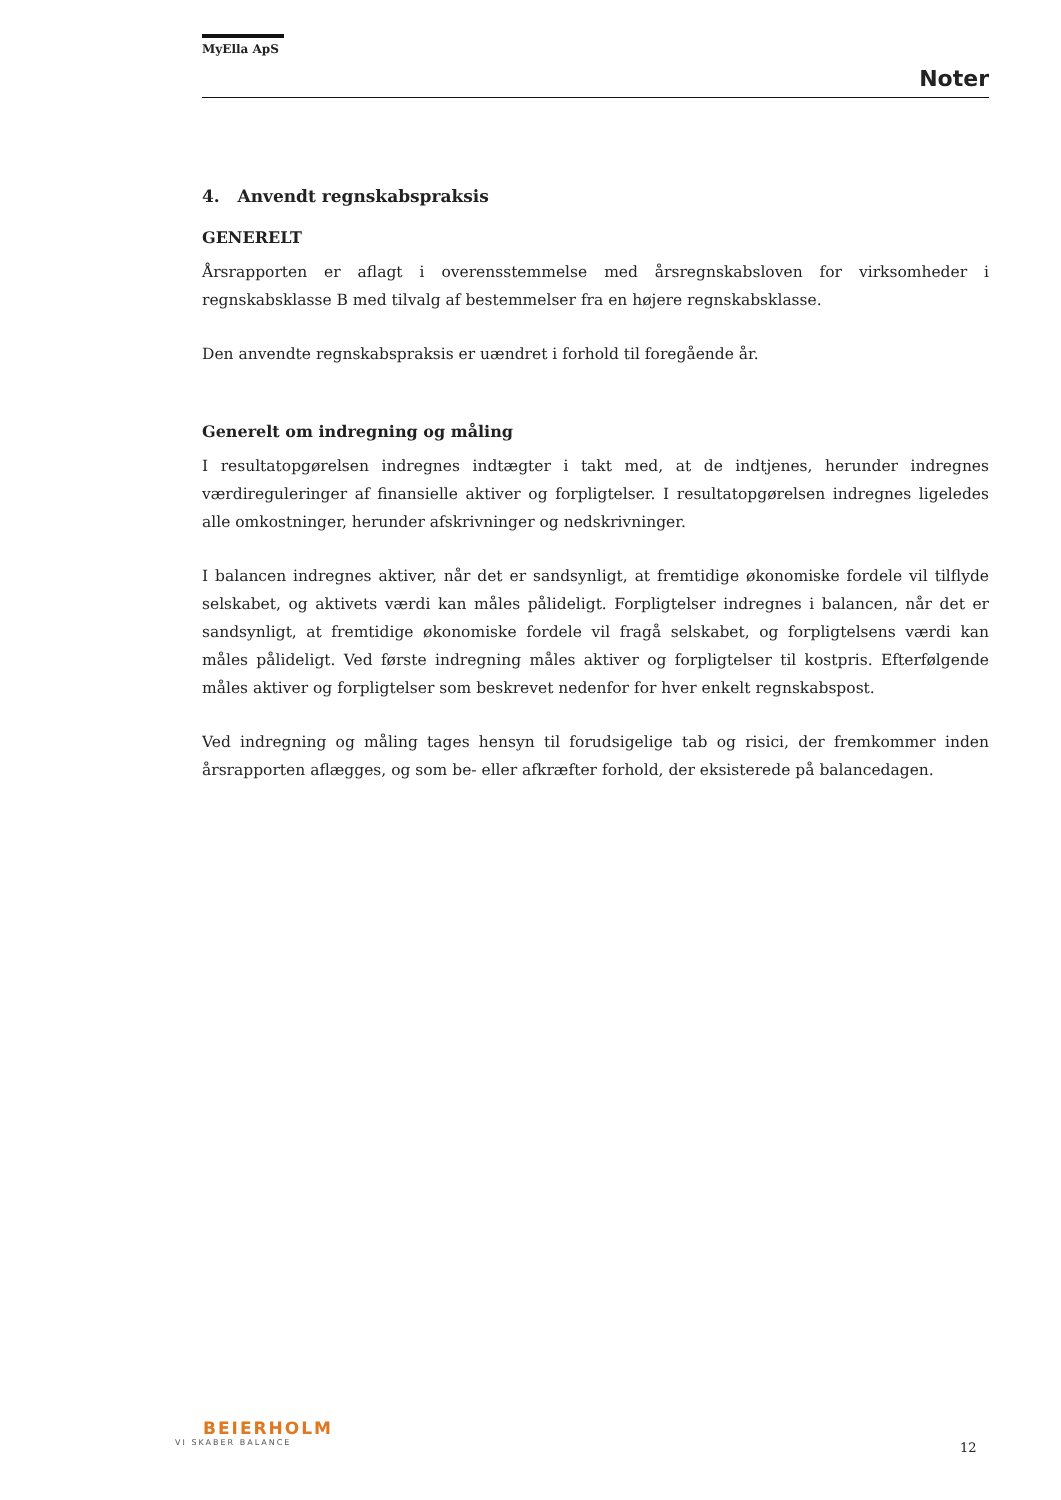MyElla ApS
Noter
4. Anvendt regnskabspraksis
GENERELT
Årsrapporten er aflagt i overensstemmelse med årsregnskabsloven for virksomheder i regnskabsklasse B med tilvalg af bestemmelser fra en højere regnskabsklasse.
Den anvendte regnskabspraksis er uændret i forhold til foregående år.
Generelt om indregning og måling
I resultatopgørelsen indregnes indtægter i takt med, at de indtjenes, herunder indregnes værdireguleringer af finansielle aktiver og forpligtelser. I resultatopgørelsen indregnes ligeledes alle omkostninger, herunder afskrivninger og nedskrivninger.
I balancen indregnes aktiver, når det er sandsynligt, at fremtidige økonomiske fordele vil tilflyde selskabet, og aktivets værdi kan måles pålideligt. Forpligtelser indregnes i balancen, når det er sandsynligt, at fremtidige økonomiske fordele vil fragå selskabet, og forpligtelsens værdi kan måles pålideligt. Ved første indregning måles aktiver og forpligtelser til kostpris. Efterfølgende måles aktiver og forpligtelser som beskrevet nedenfor for hver enkelt regnskabspost.
Ved indregning og måling tages hensyn til forudsigelige tab og risici, der fremkommer inden årsrapporten aflægges, og som be- eller afkræfter forhold, der eksisterede på balancedagen.
BEIERHOLM
VI SKABER BALANCE
12